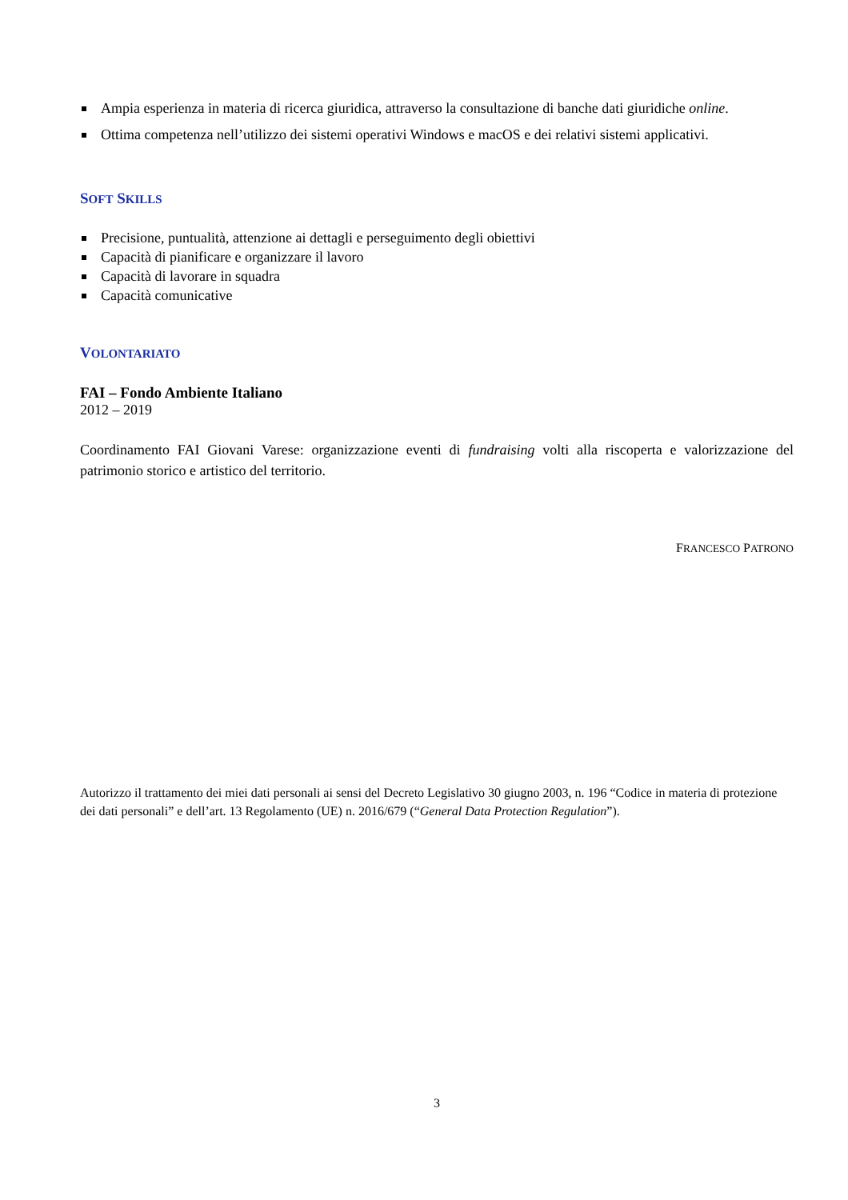Ampia esperienza in materia di ricerca giuridica, attraverso la consultazione di banche dati giuridiche online.
Ottima competenza nell’utilizzo dei sistemi operativi Windows e macOS e dei relativi sistemi applicativi.
SOFT SKILLS
Precisione, puntualità, attenzione ai dettagli e perseguimento degli obiettivi
Capacità di pianificare e organizzare il lavoro
Capacità di lavorare in squadra
Capacità comunicative
VOLONTARIATO
FAI – Fondo Ambiente Italiano
2012 – 2019
Coordinamento FAI Giovani Varese: organizzazione eventi di fundraising volti alla riscoperta e valorizzazione del patrimonio storico e artistico del territorio.
FRANCESCO PATRONO
Autorizzo il trattamento dei miei dati personali ai sensi del Decreto Legislativo 30 giugno 2003, n. 196 “Codice in materia di protezione dei dati personali” e dell’art. 13 Regolamento (UE) n. 2016/679 (“General Data Protection Regulation”).
3